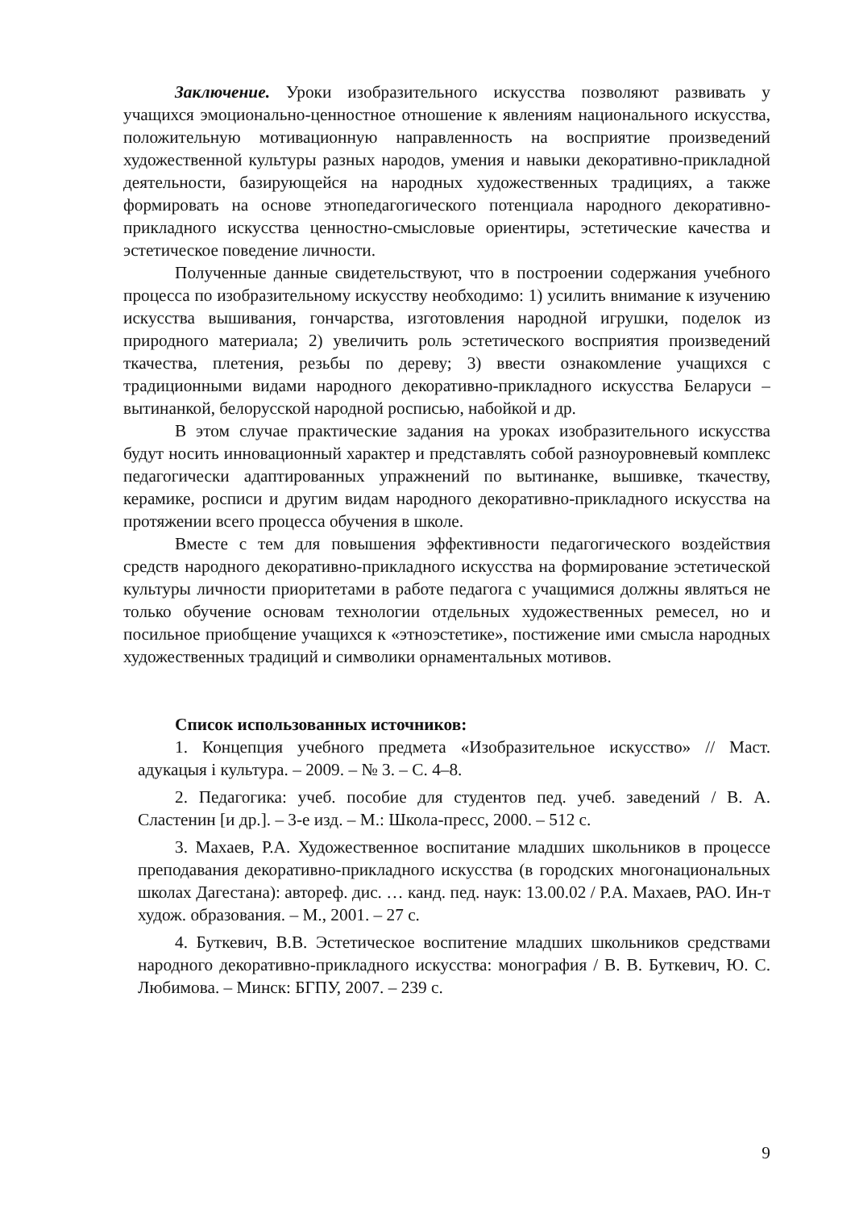Заключение. Уроки изобразительного искусства позволяют развивать у учащихся эмоционально-ценностное отношение к явлениям национального искусства, положительную мотивационную направленность на восприятие произведений художественной культуры разных народов, умения и навыки декоративно-прикладной деятельности, базирующейся на народных художественных традициях, а также формировать на основе этнопедагогического потенциала народного декоративно-прикладного искусства ценностно-смысловые ориентиры, эстетические качества и эстетическое поведение личности.
Полученные данные свидетельствуют, что в построении содержания учебного процесса по изобразительному искусству необходимо: 1) усилить внимание к изучению искусства вышивания, гончарства, изготовления народной игрушки, поделок из природного материала; 2) увеличить роль эстетического восприятия произведений ткачества, плетения, резьбы по дереву; 3) ввести ознакомление учащихся с традиционными видами народного декоративно-прикладного искусства Беларуси – вытинанкой, белорусской народной росписью, набойкой и др.
В этом случае практические задания на уроках изобразительного искусства будут носить инновационный характер и представлять собой разноуровневый комплекс педагогически адаптированных упражнений по вытинанке, вышивке, ткачеству, керамике, росписи и другим видам народного декоративно-прикладного искусства на протяжении всего процесса обучения в школе.
Вместе с тем для повышения эффективности педагогического воздействия средств народного декоративно-прикладного искусства на формирование эстетической культуры личности приоритетами в работе педагога с учащимися должны являться не только обучение основам технологии отдельных художественных ремесел, но и посильное приобщение учащихся к «этноэстетике», постижение ими смысла народных художественных традиций и символики орнаментальных мотивов.
Список использованных источников:
1. Концепция учебного предмета «Изобразительное искусство» // Маст. адукацыя і культура. – 2009. – № 3. – С. 4–8.
2. Педагогика: учеб. пособие для студентов пед. учеб. заведений / В. А. Сластенин [и др.]. – 3-е изд. – М.: Школа-пресс, 2000. – 512 с.
3. Махаев, Р.А. Художественное воспитание младших школьников в процессе преподавания декоративно-прикладного искусства (в городских многонациональных школах Дагестана): автореф. дис. … канд. пед. наук: 13.00.02 / Р.А. Махаев, РАО. Ин-т худож. образования. – М., 2001. – 27 с.
4. Буткевич, В.В. Эстетическое воспитение младших школьников средствами народного декоративно-прикладного искусства: монография / В. В. Буткевич, Ю. С. Любимова. – Минск: БГПУ, 2007. – 239 с.
9